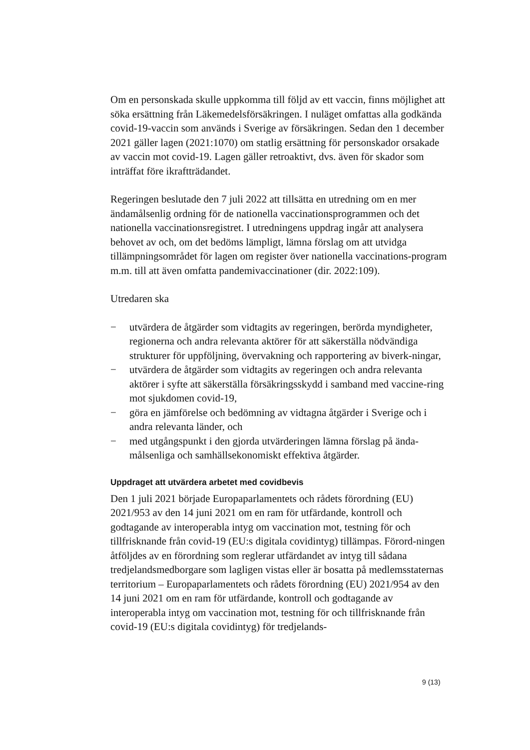Om en personskada skulle uppkomma till följd av ett vaccin, finns möjlighet att söka ersättning från Läkemedelsförsäkringen. I nuläget omfattas alla godkända covid-19-vaccin som används i Sverige av försäkringen. Sedan den 1 december 2021 gäller lagen (2021:1070) om statlig ersättning för personskador orsakade av vaccin mot covid-19. Lagen gäller retroaktivt, dvs. även för skador som inträffat före ikraftträdandet.
Regeringen beslutade den 7 juli 2022 att tillsätta en utredning om en mer ändamålsenlig ordning för de nationella vaccinationsprogrammen och det nationella vaccinationsregistret. I utredningens uppdrag ingår att analysera behovet av och, om det bedöms lämpligt, lämna förslag om att utvidga tillämpningsområdet för lagen om register över nationella vaccinations-program m.m. till att även omfatta pandemivaccinationer (dir. 2022:109).
Utredaren ska
− utvärdera de åtgärder som vidtagits av regeringen, berörda myndigheter, regionerna och andra relevanta aktörer för att säkerställa nödvändiga strukturer för uppföljning, övervakning och rapportering av biverk-ningar,
− utvärdera de åtgärder som vidtagits av regeringen och andra relevanta aktörer i syfte att säkerställa försäkringsskydd i samband med vaccine-ring mot sjukdomen covid-19,
− göra en jämförelse och bedömning av vidtagna åtgärder i Sverige och i andra relevanta länder, och
− med utgångspunkt i den gjorda utvärderingen lämna förslag på ända-målsenliga och samhällsekonomiskt effektiva åtgärder.
Uppdraget att utvärdera arbetet med covidbevis
Den 1 juli 2021 började Europaparlamentets och rådets förordning (EU) 2021/953 av den 14 juni 2021 om en ram för utfärdande, kontroll och godtagande av interoperabla intyg om vaccination mot, testning för och tillfrisknande från covid-19 (EU:s digitala covidintyg) tillämpas. Förord-ningen åtföljdes av en förordning som reglerar utfärdandet av intyg till sådana tredjelandsmedborgare som lagligen vistas eller är bosatta på medlemsstaternas territorium – Europaparlamentets och rådets förordning (EU) 2021/954 av den 14 juni 2021 om en ram för utfärdande, kontroll och godtagande av interoperabla intyg om vaccination mot, testning för och tillfrisknande från covid-19 (EU:s digitala covidintyg) för tredjelands-
9 (13)